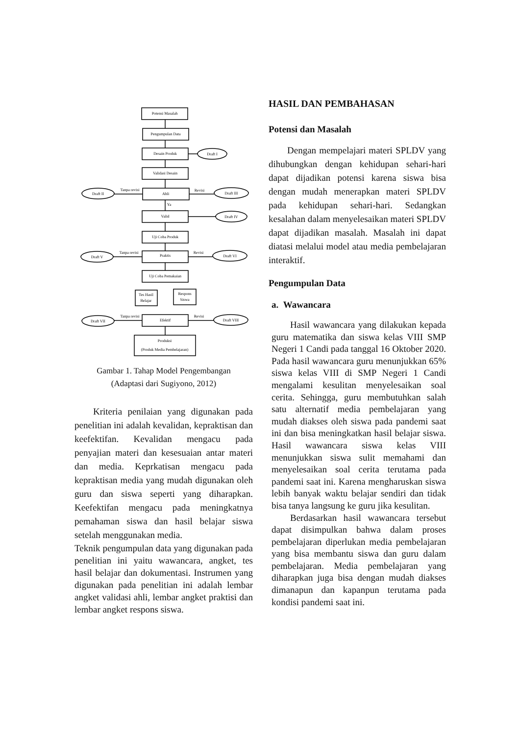Potensi Masalah
Pengumpulan Data
Desain Produk
Draft I
Validasi Desain
Ahli
Draft II
Draft III
Tanpa revisi
Revisi
Ya
Valid
Draft IV
Uji Coba Produk
Praktis
Draft V
Draft VI
Tanpa revisi
Revisi
Uji Coba Pemakaian
Tes Hasil
Belajar
Respons
Siswa
Efektif
Draft VII
Draft VIII
Tanpa revisi
Revisi
Produksi
(Produk Media Pembelajaran)
Gambar 1. Tahap Model Pengembangan
(Adaptasi dari Sugiyono, 2012)
Kriteria penilaian yang digunakan pada penelitian ini adalah kevalidan, kepraktisan dan keefektifan. Kevalidan mengacu pada penyajian materi dan kesesuaian antar materi dan media. Keprkatisan mengacu pada kepraktisan media yang mudah digunakan oleh guru dan siswa seperti yang diharapkan. Keefektifan mengacu pada meningkatnya pemahaman siswa dan hasil belajar siswa setelah menggunakan media.
Teknik pengumpulan data yang digunakan pada penelitian ini yaitu wawancara, angket, tes hasil belajar dan dokumentasi. Instrumen yang digunakan pada penelitian ini adalah lembar angket validasi ahli, lembar angket praktisi dan lembar angket respons siswa.
HASIL DAN PEMBAHASAN
Potensi dan Masalah
Dengan mempelajari materi SPLDV yang dihubungkan dengan kehidupan sehari-hari dapat dijadikan potensi karena siswa bisa dengan mudah menerapkan materi SPLDV pada kehidupan sehari-hari. Sedangkan kesalahan dalam menyelesaikan materi SPLDV dapat dijadikan masalah. Masalah ini dapat diatasi melalui model atau media pembelajaran interaktif.
Pengumpulan Data
a. Wawancara
Hasil wawancara yang dilakukan kepada guru matematika dan siswa kelas VIII SMP Negeri 1 Candi pada tanggal 16 Oktober 2020. Pada hasil wawancara guru menunjukkan 65% siswa kelas VIII di SMP Negeri 1 Candi mengalami kesulitan menyelesaikan soal cerita. Sehingga, guru membutuhkan salah satu alternatif media pembelajaran yang mudah diakses oleh siswa pada pandemi saat ini dan bisa meningkatkan hasil belajar siswa. Hasil wawancara siswa kelas VIII menunjukkan siswa sulit memahami dan menyelesaikan soal cerita terutama pada pandemi saat ini. Karena mengharuskan siswa lebih banyak waktu belajar sendiri dan tidak bisa tanya langsung ke guru jika kesulitan.
Berdasarkan hasil wawancara tersebut dapat disimpulkan bahwa dalam proses pembelajaran diperlukan media pembelajaran yang bisa membantu siswa dan guru dalam pembelajaran. Media pembelajaran yang diharapkan juga bisa dengan mudah diakses dimanapun dan kapanpun terutama pada kondisi pandemi saat ini.